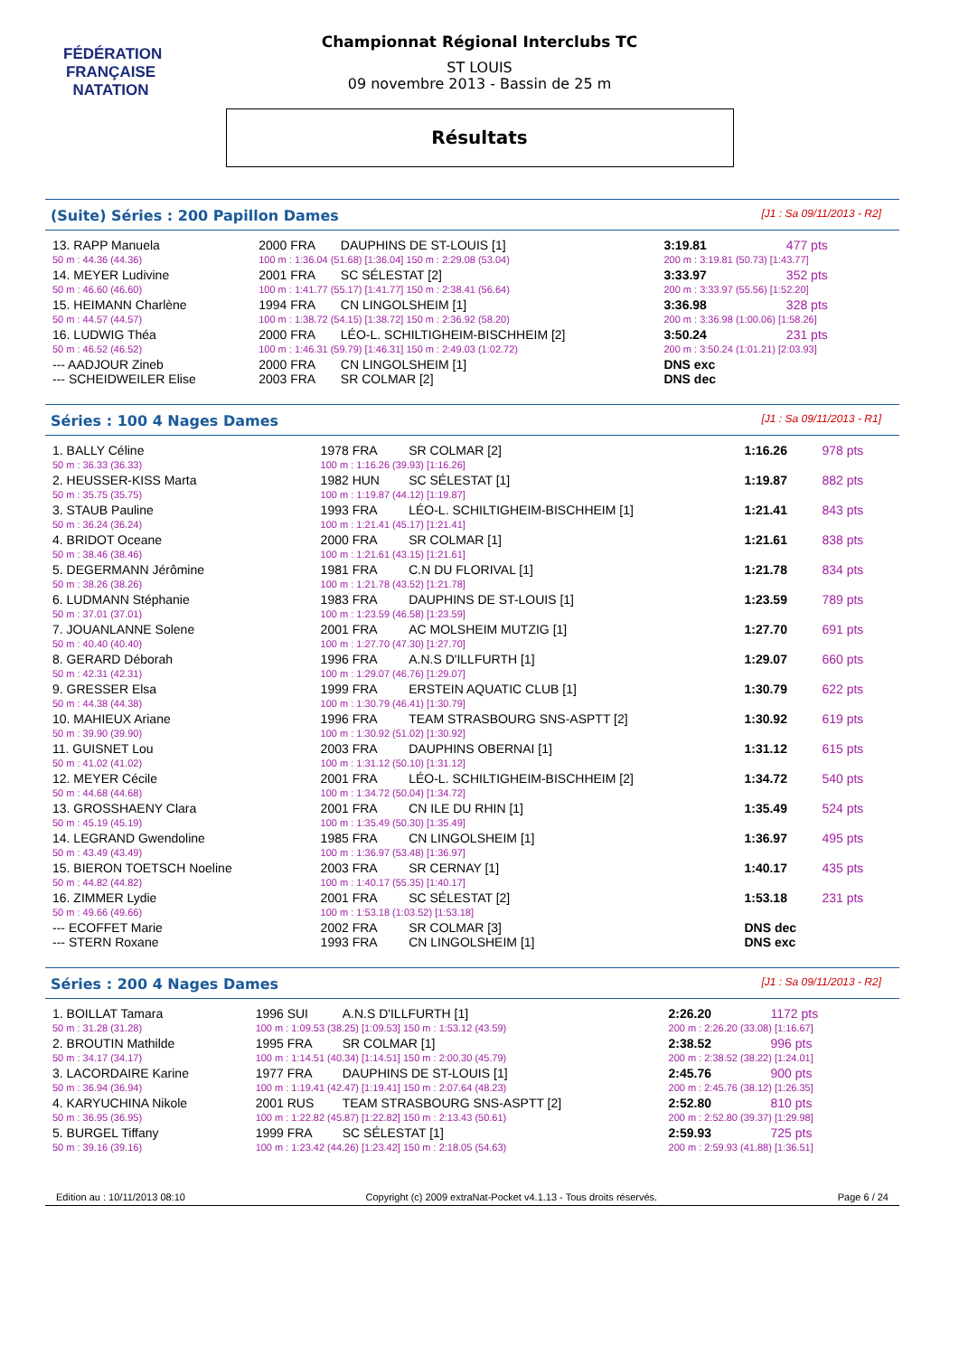FÉDÉRATION FRANÇAISE
NATATION
Championnat Régional Interclubs TC
ST LOUIS
09 novembre 2013 - Bassin de 25 m
Résultats
(Suite) Séries : 200 Papillon Dames [J1 : Sa 09/11/2013 - R2]
| 13. RAPP Manuela | 2000 FRA | DAUPHINS DE ST-LOUIS [1] | 3:19.81 | 477 pts |
| 50 m : 44.36 (44.36) | 100 m : 1:36.04 (51.68) [1:36.04] 150 m : 2:29.08 (53.04) | | 200 m : 3:19.81 (50.73) [1:43.77] | |
| 14. MEYER Ludivine | 2001 FRA | SC SÉLESTAT [2] | 3:33.97 | 352 pts |
| 50 m : 46.60 (46.60) | 100 m : 1:41.77 (55.17) [1:41.77] 150 m : 2:38.41 (56.64) | | 200 m : 3:33.97 (55.56) [1:52.20] | |
| 15. HEIMANN Charlène | 1994 FRA | CN LINGOLSHEIM [1] | 3:36.98 | 328 pts |
| 50 m : 44.57 (44.57) | 100 m : 1:38.72 (54.15) [1:38.72] 150 m : 2:36.92 (58.20) | | 200 m : 3:36.98 (1:00.06) [1:58.26] | |
| 16. LUDWIG Théa | 2000 FRA | LÉO-L. SCHILTIGHEIM-BISCHHEIM [2] | 3:50.24 | 231 pts |
| 50 m : 46.52 (46.52) | 100 m : 1:46.31 (59.79) [1:46.31] 150 m : 2:49.03 (1:02.72) | | 200 m : 3:50.24 (1:01.21) [2:03.93] | |
| --- AADJOUR Zineb | 2000 FRA | CN LINGOLSHEIM [1] | DNS exc | |
| --- SCHEIDWEILER Elise | 2003 FRA | SR COLMAR [2] | DNS dec | |
Séries : 100 4 Nages Dames [J1 : Sa 09/11/2013 - R1]
| 1. BALLY Céline | 1978 FRA | SR COLMAR [2] | 1:16.26 | 978 pts |
| 50 m : 36.33 (36.33) | 100 m : 1:16.26 (39.93) [1:16.26] | | | |
| 2. HEUSSER-KISS Marta | 1982 HUN | SC SÉLESTAT [1] | 1:19.87 | 882 pts |
| 50 m : 35.75 (35.75) | 100 m : 1:19.87 (44.12) [1:19.87] | | | |
| 3. STAUB Pauline | 1993 FRA | LÉO-L. SCHILTIGHEIM-BISCHHEIM [1] | 1:21.41 | 843 pts |
| 50 m : 36.24 (36.24) | 100 m : 1:21.41 (45.17) [1:21.41] | | | |
| 4. BRIDOT Oceane | 2000 FRA | SR COLMAR [1] | 1:21.61 | 838 pts |
| 50 m : 38.46 (38.46) | 100 m : 1:21.61 (43.15) [1:21.61] | | | |
| 5. DEGERMANN Jérômine | 1981 FRA | C.N DU FLORIVAL [1] | 1:21.78 | 834 pts |
| 50 m : 38.26 (38.26) | 100 m : 1:21.78 (43.52) [1:21.78] | | | |
| 6. LUDMANN Stéphanie | 1983 FRA | DAUPHINS DE ST-LOUIS [1] | 1:23.59 | 789 pts |
| 50 m : 37.01 (37.01) | 100 m : 1:23.59 (46.58) [1:23.59] | | | |
| 7. JOUANLANNE Solene | 2001 FRA | AC MOLSHEIM MUTZIG [1] | 1:27.70 | 691 pts |
| 50 m : 40.40 (40.40) | 100 m : 1:27.70 (47.30) [1:27.70] | | | |
| 8. GERARD Déborah | 1996 FRA | A.N.S D'ILLFURTH [1] | 1:29.07 | 660 pts |
| 50 m : 42.31 (42.31) | 100 m : 1:29.07 (46.76) [1:29.07] | | | |
| 9. GRESSER Elsa | 1999 FRA | ERSTEIN AQUATIC CLUB [1] | 1:30.79 | 622 pts |
| 50 m : 44.38 (44.38) | 100 m : 1:30.79 (46.41) [1:30.79] | | | |
| 10. MAHIEUX Ariane | 1996 FRA | TEAM STRASBOURG SNS-ASPTT [2] | 1:30.92 | 619 pts |
| 50 m : 39.90 (39.90) | 100 m : 1:30.92 (51.02) [1:30.92] | | | |
| 11. GUISNET Lou | 2003 FRA | DAUPHINS OBERNAI [1] | 1:31.12 | 615 pts |
| 50 m : 41.02 (41.02) | 100 m : 1:31.12 (50.10) [1:31.12] | | | |
| 12. MEYER Cécile | 2001 FRA | LÉO-L. SCHILTIGHEIM-BISCHHEIM [2] | 1:34.72 | 540 pts |
| 50 m : 44.68 (44.68) | 100 m : 1:34.72 (50.04) [1:34.72] | | | |
| 13. GROSSHAENY Clara | 2001 FRA | CN ILE DU RHIN [1] | 1:35.49 | 524 pts |
| 50 m : 45.19 (45.19) | 100 m : 1:35.49 (50.30) [1:35.49] | | | |
| 14. LEGRAND Gwendoline | 1985 FRA | CN LINGOLSHEIM [1] | 1:36.97 | 495 pts |
| 50 m : 43.49 (43.49) | 100 m : 1:36.97 (53.48) [1:36.97] | | | |
| 15. BIERON TOETSCH Noeline | 2003 FRA | SR CERNAY [1] | 1:40.17 | 435 pts |
| 50 m : 44.82 (44.82) | 100 m : 1:40.17 (55.35) [1:40.17] | | | |
| 16. ZIMMER Lydie | 2001 FRA | SC SÉLESTAT [2] | 1:53.18 | 231 pts |
| 50 m : 49.66 (49.66) | 100 m : 1:53.18 (1:03.52) [1:53.18] | | | |
| --- ECOFFET Marie | 2002 FRA | SR COLMAR [3] | DNS dec | |
| --- STERN Roxane | 1993 FRA | CN LINGOLSHEIM [1] | DNS exc | |
Séries : 200 4 Nages Dames [J1 : Sa 09/11/2013 - R2]
| 1. BOILLAT Tamara | 1996 SUI | A.N.S D'ILLFURTH [1] | 2:26.20 | 1172 pts |
| 50 m : 31.28 (31.28) | 100 m : 1:09.53 (38.25) [1:09.53] 150 m : 1:53.12 (43.59) | | 200 m : 2:26.20 (33.08) [1:16.67] | |
| 2. BROUTIN Mathilde | 1995 FRA | SR COLMAR [1] | 2:38.52 | 996 pts |
| 50 m : 34.17 (34.17) | 100 m : 1:14.51 (40.34) [1:14.51] 150 m : 2:00.30 (45.79) | | 200 m : 2:38.52 (38.22) [1:24.01] | |
| 3. LACORDAIRE Karine | 1977 FRA | DAUPHINS DE ST-LOUIS [1] | 2:45.76 | 900 pts |
| 50 m : 36.94 (36.94) | 100 m : 1:19.41 (42.47) [1:19.41] 150 m : 2:07.64 (48.23) | | 200 m : 2:45.76 (38.12) [1:26.35] | |
| 4. KARYUCHINA Nikole | 2001 RUS | TEAM STRASBOURG SNS-ASPTT [2] | 2:52.80 | 810 pts |
| 50 m : 36.95 (36.95) | 100 m : 1:22.82 (45.87) [1:22.82] 150 m : 2:13.43 (50.61) | | 200 m : 2:52.80 (39.37) [1:29.98] | |
| 5. BURGEL Tiffany | 1999 FRA | SC SÉLESTAT [1] | 2:59.93 | 725 pts |
| 50 m : 39.16 (39.16) | 100 m : 1:23.42 (44.26) [1:23.42] 150 m : 2:18.05 (54.63) | | 200 m : 2:59.93 (41.88) [1:36.51] | |
Edition au : 10/11/2013 08:10 Copyright (c) 2009 extraNat-Pocket v4.1.13 - Tous droits réservés. Page 6 / 24